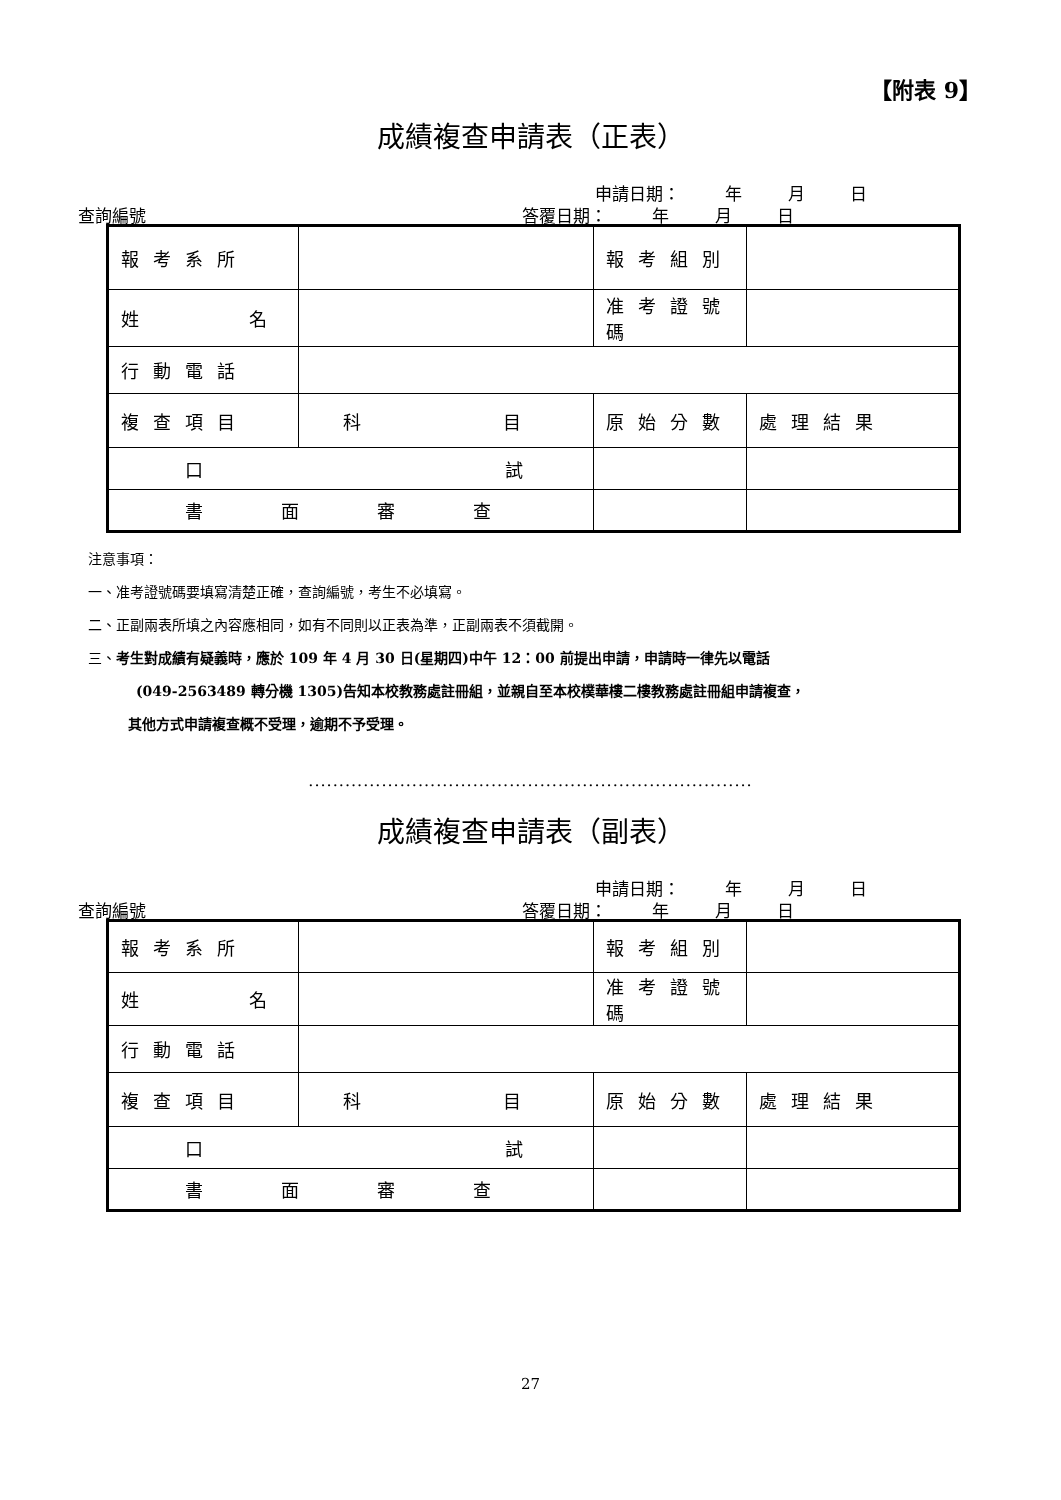【附表 9】
成績複查申請表（正表）
申請日期： 年 月 日
查詢編號____ 答覆日期： 年 月 日
| 報考系所 | | 報考組別 | |
| 姓 名 | | 准考證號碼 | |
| 行動電話 | | | |
| 複查項目 | 科 目 | 原始分數 | 處理結果 |
| 口 試 | | | |
| 書 面 審 查 | | | |
注意事項：
一、准考證號碼要填寫清楚正確，查詢編號，考生不必填寫。
二、正副兩表所填之內容應相同，如有不同則以正表為準，正副兩表不須截開。
三、考生對成績有疑義時，應於 109 年 4 月 30 日(星期四)中午 12：00 前提出申請，申請時一律先以電話
(049-2563489 轉分機 1305)告知本校教務處註冊組，並親自至本校樸華樓二樓教務處註冊組申請複查，
其他方式申請複查概不受理，逾期不予受理。
.........................................................................
成績複查申請表（副表）
申請日期： 年 月 日
查詢編號____ 答覆日期： 年 月 日
| 報考系所 | | 報考組別 | |
| 姓 名 | | 准考證號碼 | |
| 行動電話 | | | |
| 複查項目 | 科 目 | 原始分數 | 處理結果 |
| 口 試 | | | |
| 書 面 審 查 | | | |
27